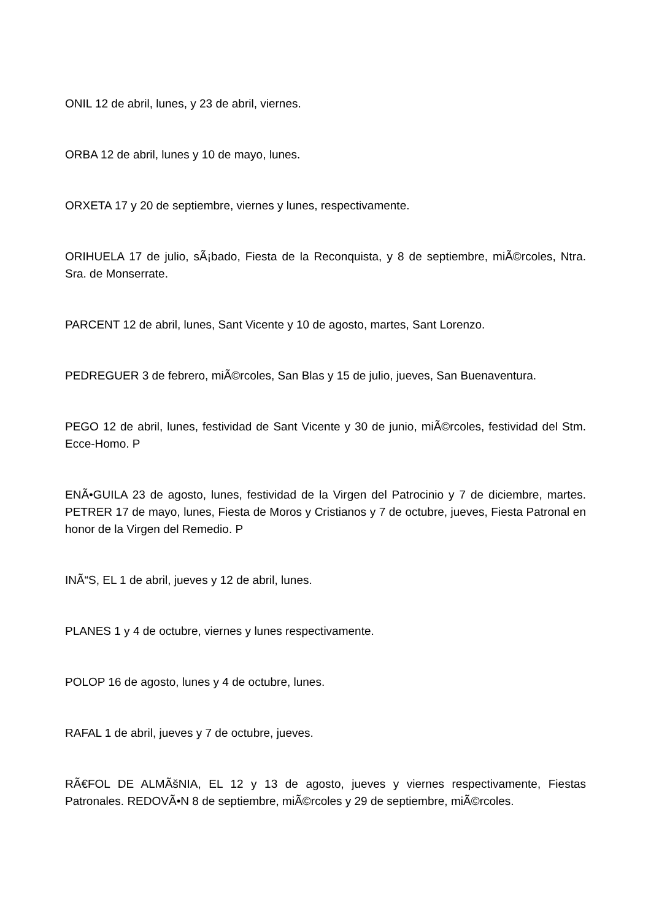ONIL 12 de abril, lunes, y 23 de abril, viernes.
ORBA 12 de abril, lunes y 10 de mayo, lunes.
ORXETA 17 y 20 de septiembre, viernes y lunes, respectivamente.
ORIHUELA 17 de julio, sÃ¡bado, Fiesta de la Reconquista, y 8 de septiembre, miÃ©rcoles, Ntra. Sra. de Monserrate.
PARCENT 12 de abril, lunes, Sant Vicente y 10 de agosto, martes, Sant Lorenzo.
PEDREGUER 3 de febrero, miÃ©rcoles, San Blas y 15 de julio, jueves, San Buenaventura.
PEGO 12 de abril, lunes, festividad de Sant Vicente y 30 de junio, miÃ©rcoles, festividad del Stm. Ecce-Homo. P
ENÃ•GUILA 23 de agosto, lunes, festividad de la Virgen del Patrocinio y 7 de diciembre, martes. PETRER 17 de mayo, lunes, Fiesta de Moros y Cristianos y 7 de octubre, jueves, Fiesta Patronal en honor de la Virgen del Remedio. P
INÃ“S, EL 1 de abril, jueves y 12 de abril, lunes.
PLANES 1 y 4 de octubre, viernes y lunes respectivamente.
POLOP 16 de agosto, lunes y 4 de octubre, lunes.
RAFAL 1 de abril, jueves y 7 de octubre, jueves.
RÃ€FOL DE ALMÃšNIA, EL 12 y 13 de agosto, jueves y viernes respectivamente, Fiestas Patronales. REDOVÃ•N 8 de septiembre, miÃ©rcoles y 29 de septiembre, miÃ©rcoles.